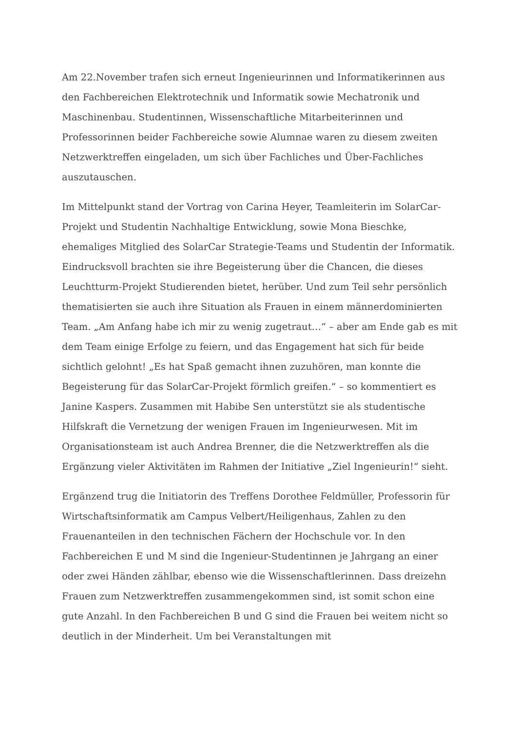Am 22.November trafen sich erneut Ingenieurinnen und Informatikerinnen aus den Fachbereichen Elektrotechnik und Informatik sowie Mechatronik und Maschinenbau. Studentinnen, Wissenschaftliche Mitarbeiterinnen und Professorinnen beider Fachbereiche sowie Alumnae waren zu diesem zweiten Netzwerktreffen eingeladen, um sich über Fachliches und Über-Fachliches auszutauschen.
Im Mittelpunkt stand der Vortrag von Carina Heyer, Teamleiterin im SolarCar-Projekt und Studentin Nachhaltige Entwicklung, sowie Mona Bieschke, ehemaliges Mitglied des SolarCar Strategie-Teams und Studentin der Informatik. Eindrucksvoll brachten sie ihre Begeisterung über die Chancen, die dieses Leuchtturm-Projekt Studierenden bietet, herüber. Und zum Teil sehr persönlich thematisierten sie auch ihre Situation als Frauen in einem männerdominierten Team. „Am Anfang habe ich mir zu wenig zugetraut…“ – aber am Ende gab es mit dem Team einige Erfolge zu feiern, und das Engagement hat sich für beide sichtlich gelohnt! „Es hat Spaß gemacht ihnen zuzuhören, man konnte die Begeisterung für das SolarCar-Projekt förmlich greifen.“ – so kommentiert es Janine Kaspers. Zusammen mit Habibe Sen unterstützt sie als studentische Hilfskraft die Vernetzung der wenigen Frauen im Ingenieurwesen. Mit im Organisationsteam ist auch Andrea Brenner, die die Netzwerktreffen als die Ergänzung vieler Aktivitäten im Rahmen der Initiative „Ziel Ingenieurin!“ sieht.
Ergänzend trug die Initiatorin des Treffens Dorothee Feldmüller, Professorin für Wirtschaftsinformatik am Campus Velbert/Heiligenhaus, Zahlen zu den Frauenanteilen in den technischen Fächern der Hochschule vor. In den Fachbereichen E und M sind die Ingenieur-Studentinnen je Jahrgang an einer oder zwei Händen zählbar, ebenso wie die Wissenschaftlerinnen. Dass dreizehn Frauen zum Netzwerktreffen zusammengekommen sind, ist somit schon eine gute Anzahl. In den Fachbereichen B und G sind die Frauen bei weitem nicht so deutlich in der Minderheit. Um bei Veranstaltungen mit